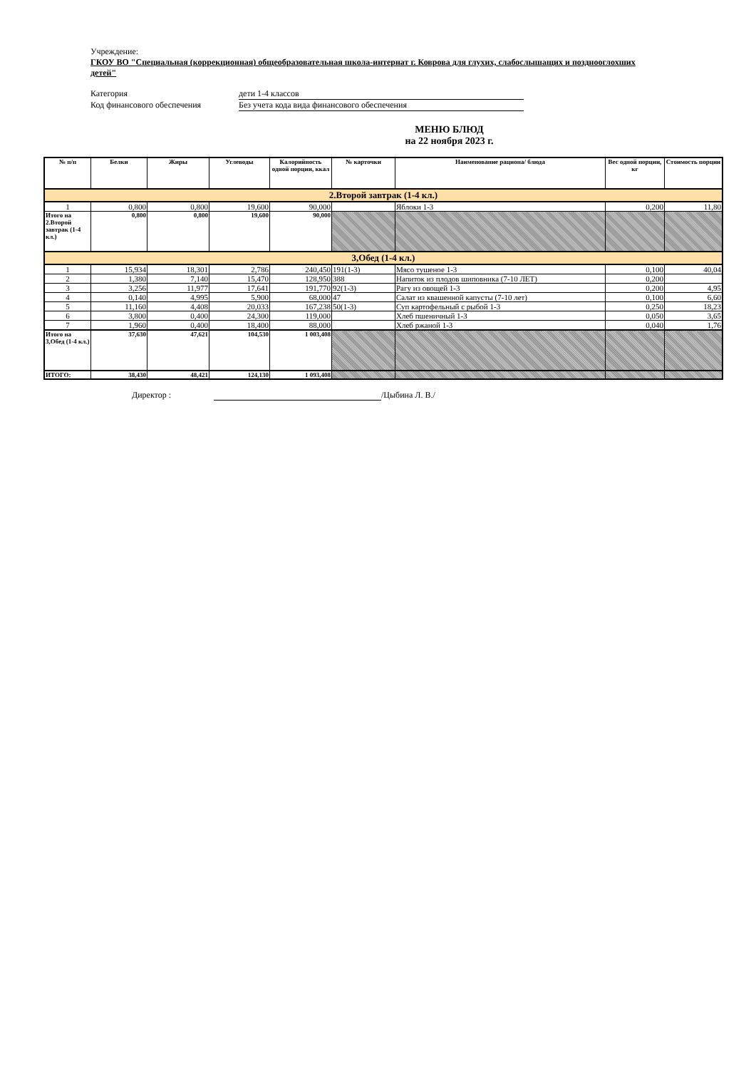Учреждение:
ГКОУ ВО "Специальная (коррекционная) общеобразовательная школа-интернат г. Коврова для глухих, слабослышащих и позднооглохших детей"
Категория дети 1-4 классов
Код финансового обеспечения Без учета кода вида финансового обеспечения
МЕНЮ БЛЮД
на 22 ноября 2023 г.
| № п/п | Белки | Жиры | Углеводы | Калорийность одной порции, ккал | № карточки | Наименование рациона/ блюда | Вес одной порции, кг | Стоимость порции |
| --- | --- | --- | --- | --- | --- | --- | --- | --- |
| 2.Второй завтрак (1-4 кл.) | | | | | | | | |
| 1 | 0,800 | 0,800 | 19,600 | 90,000 | | Яблоки 1-3 | 0,200 | 11,80 |
| Итого на 2.Второй завтрак (1-4 кл.) | 0,800 | 0,800 | 19,600 | 90,000 | | | | |
| 3,Обед (1-4 кл.) | | | | | | | | |
| 1 | 15,934 | 18,301 | 2,786 | 240,450 | 191(1-3) | Мясо тушеное 1-3 | 0,100 | 40,04 |
| 2 | 1,380 | 7,140 | 15,470 | 128,950 | 388 | Напиток из плодов шиповника (7-10 ЛЕТ) | 0,200 | |
| 3 | 3,256 | 11,977 | 17,641 | 191,770 | 92(1-3) | Рагу из овощей 1-3 | 0,200 | 4,95 |
| 4 | 0,140 | 4,995 | 5,900 | 68,000 | 47 | Салат из квашенной капусты (7-10 лет) | 0,100 | 6,60 |
| 5 | 11,160 | 4,408 | 20,033 | 167,238 | 50(1-3) | Суп картофельный с рыбой 1-3 | 0,250 | 18,23 |
| 6 | 3,800 | 0,400 | 24,300 | 119,000 | | Хлеб пшеничный 1-3 | 0,050 | 3,65 |
| 7 | 1,960 | 0,400 | 18,400 | 88,000 | | Хлеб ржаной 1-3 | 0,040 | 1,76 |
| Итого на 3,Обед (1-4 кл.) | 37,630 | 47,621 | 104,530 | 1 003,408 | | | | |
| ИТОГО: | 38,430 | 48,421 | 124,130 | 1 093,408 | | | | |
Директор : /Цыбина Л. В./